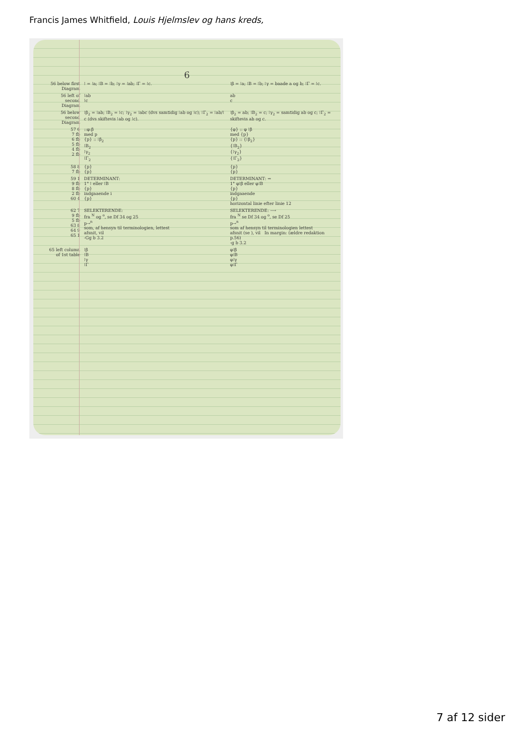Francis James Whitfield, Louis Hjelmslev og hans kreds,
6
| 56 below first Diagram | ⁝ = ⁝a; ⁝B = ⁝b; ⁝γ = ⁝ab; ⁝Γ = ⁝c. | ⁝β = ⁝a; ⁝B = ⁝b; ⁝γ = baade a og b; ⁝Γ = ⁝c. |
| 56 left of second Diagram | ⁝ab ⁝c | ab c |
| 56 below second Diagram | ⁝β<sub>2</sub> = ⁝ab; ⁝B<sub>2</sub> = ⁝c; ⁝γ<sub>2</sub> = ⁝abc (dvs samtidig ⁝ab og ⁝c); ⁝Γ<sub>2</sub> = ⁝ab/⁝c (dvs skiftevis ⁝ab og ⁝c). | ⁝β<sub>2</sub> = ab; ⁝B<sub>2</sub> = c; ⁝γ<sub>2</sub> = samtidig ab og c; ⁝Γ<sub>2</sub> = skiftevis ab og c. |
| 57 6 7 fb 6 fb 5 fb 4 fb 2 fb | ::φ:β med p {p} :: ⁝β<sub>2</sub> ⁝B<sub>2</sub> ⁝γ<sub>2</sub> ⁝Γ<sub>2</sub> | {φ} :: φ ⁝β med {p} {p} :: {⁝β<sub>2</sub>} {⁝B<sub>2</sub>} {⁝γ<sub>2</sub>} {⁝Γ<sub>2</sub>} |
| 58 8 7 fb | {p} {p} | {p} {p} |
| 59 1 9 fb 8 fb 2 fb 60 4 | DETERMINANT: 1° ⁝ eller ⁝B {p} indgaaende i {p} | DETERMINANT: ⇝ 1° φ⁝β eller φ⁝B {p} indgaaende {p} horizontal linie efter linie 12 |
| 62 7 9 fb 5 fb 63 8 64 9 65 1 | SELEKTERENDE: fra <sup>N</sup> og <sup>o</sup>, se Df 34 og 25 p→<sup>n</sup> som, af hensyn til terminologien, lettest afsnit, vil -Gg b 3.2 | SELEKTERENDE: ⟶ fra <sup>N</sup> se Df 34 og <sup>o</sup>, se Df 25 p→<sup>n</sup> som af hensyn til terminologien lettest afsnit (se ), vil In margin: (ældre redaktion p.56) -g b 3.2 |
| 65 left column of 1st table | ⁝β ⁝B ⁝γ ⁝Γ | φ⁝β φ⁝B φ⁝γ φ⁝Γ |
7 af 12 sider